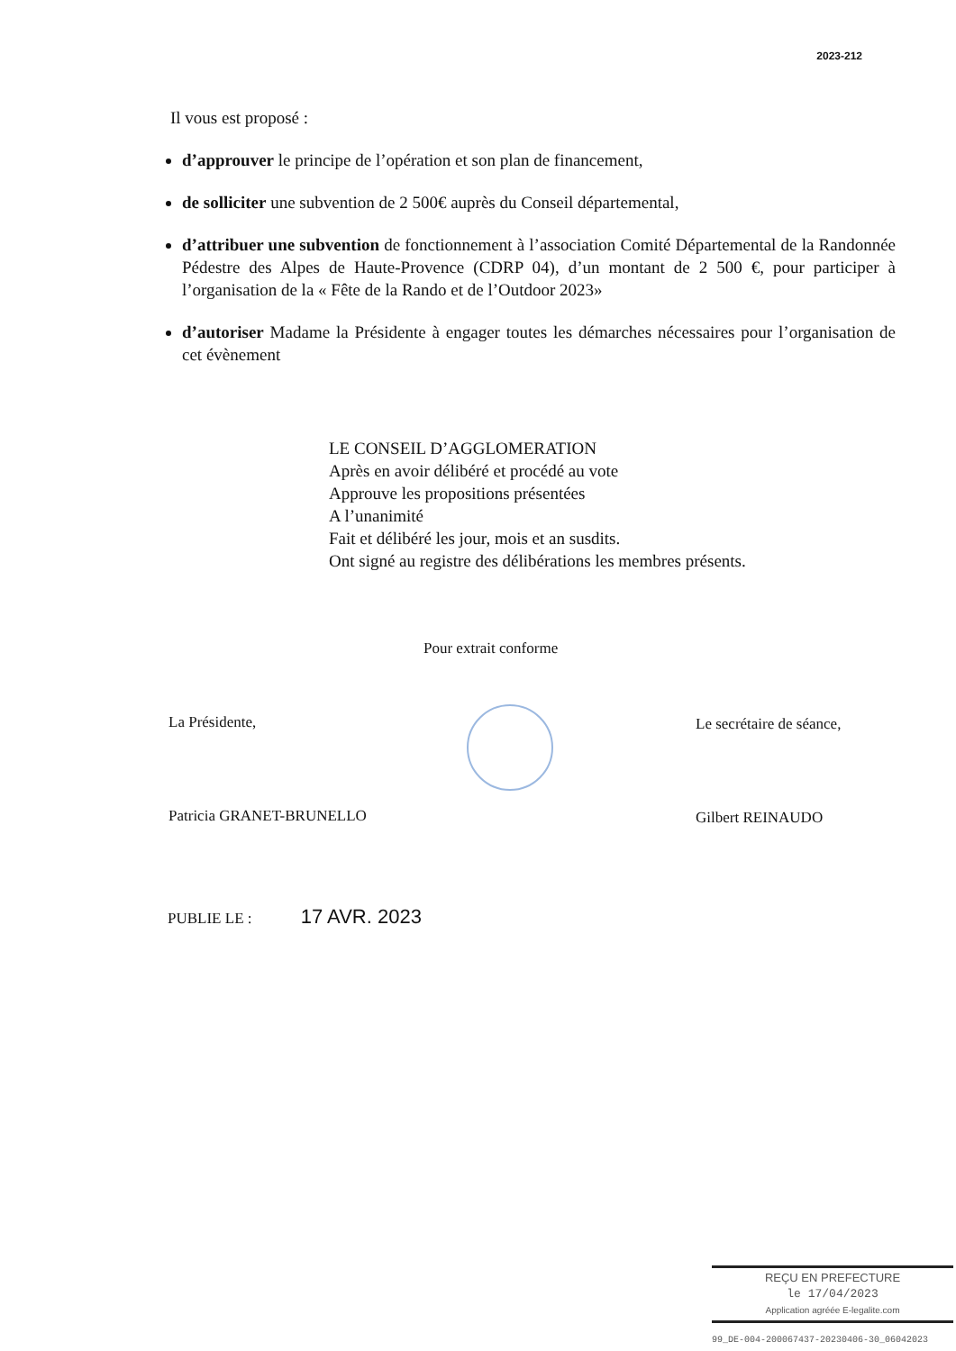2023-212
Il vous est proposé :
d’approuver le principe de l’opération et son plan de financement,
de solliciter une subvention de 2 500€ auprès du Conseil départemental,
d’attribuer une subvention de fonctionnement à l’association Comité Départemental de la Randonnée Pédestre des Alpes de Haute-Provence (CDRP 04), d’un montant de 2 500 €, pour participer à l’organisation de la « Fête de la Rando et de l’Outdoor 2023»
d’autoriser Madame la Présidente à engager toutes les démarches nécessaires pour l’organisation de cet évènement
LE CONSEIL D’AGGLOMERATION
Après en avoir délibéré et procédé au vote
Approuve les propositions présentées
A l’unanimité
Fait et délibéré les jour, mois et an susdits.
Ont signé au registre des délibérations les membres présents.
Pour extrait conforme
La Présidente,
Patricia GRANET-BRUNELLO
Le secrétaire de séance,
Gilbert REINAUDO
PUBLIE LE : 17 AVR. 2023
REÇU EN PREFECTURE
le 17/04/2023
Application agréée E-legalite.com
99_DE-004-200067437-20230406-30_06042023